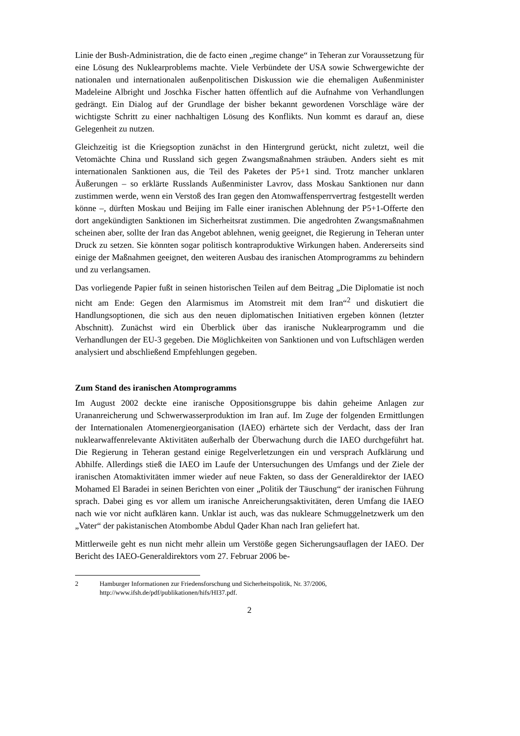Linie der Bush-Administration, die de facto einen „regime change“ in Teheran zur Voraussetzung für eine Lösung des Nuklearproblems machte. Viele Verbündete der USA sowie Schwergewichte der nationalen und internationalen außenpolitischen Diskussion wie die ehemaligen Außenminister Madeleine Albright und Joschka Fischer hatten öffentlich auf die Aufnahme von Verhandlungen gedrängt. Ein Dialog auf der Grundlage der bisher bekannt gewordenen Vorschläge wäre der wichtigste Schritt zu einer nachhaltigen Lösung des Konflikts. Nun kommt es darauf an, diese Gelegenheit zu nutzen.
Gleichzeitig ist die Kriegsoption zunächst in den Hintergrund gerückt, nicht zuletzt, weil die Vetomächte China und Russland sich gegen Zwangsmaßnahmen sträuben. Anders sieht es mit internationalen Sanktionen aus, die Teil des Paketes der P5+1 sind. Trotz mancher unklaren Äußerungen – so erklärte Russlands Außenminister Lavrov, dass Moskau Sanktionen nur dann zustimmen werde, wenn ein Verstoß des Iran gegen den Atomwaffensperrvertrag festgestellt werden könne –, dürften Moskau und Beijing im Falle einer iranischen Ablehnung der P5+1-Offerte den dort angekündigten Sanktionen im Sicherheitsrat zustimmen. Die angedrohten Zwangsmaßnahmen scheinen aber, sollte der Iran das Angebot ablehnen, wenig geeignet, die Regierung in Teheran unter Druck zu setzen. Sie könnten sogar politisch kontraproduktive Wirkungen haben. Andererseits sind einige der Maßnahmen geeignet, den weiteren Ausbau des iranischen Atomprogramms zu behindern und zu verlangsamen.
Das vorliegende Papier fußt in seinen historischen Teilen auf dem Beitrag „Die Diplomatie ist noch nicht am Ende: Gegen den Alarmismus im Atomstreit mit dem Iran“<sup>2</sup> und diskutiert die Handlungsoptionen, die sich aus den neuen diplomatischen Initiativen ergeben können (letzter Abschnitt). Zunächst wird ein Überblick über das iranische Nuklearprogramm und die Verhandlungen der EU-3 gegeben. Die Möglichkeiten von Sanktionen und von Luftschlägen werden analysiert und abschließend Empfehlungen gegeben.
Zum Stand des iranischen Atomprogramms
Im August 2002 deckte eine iranische Oppositionsgruppe bis dahin geheime Anlagen zur Urananreicherung und Schwerwasserproduktion im Iran auf. Im Zuge der folgenden Ermittlungen der Internationalen Atomenergieorganisation (IAEO) erhärtete sich der Verdacht, dass der Iran nuklearwaffenrelevante Aktivitäten außerhalb der Überwachung durch die IAEO durchgeführt hat. Die Regierung in Teheran gestand einige Regelverletzungen ein und versprach Aufklärung und Abhilfe. Allerdings stieß die IAEO im Laufe der Untersuchungen des Umfangs und der Ziele der iranischen Atomaktivitäten immer wieder auf neue Fakten, so dass der Generaldirektor der IAEO Mohamed El Baradei in seinen Berichten von einer „Politik der Täuschung“ der iranischen Führung sprach. Dabei ging es vor allem um iranische Anreicherungsaktivitäten, deren Umfang die IAEO nach wie vor nicht aufklären kann. Unklar ist auch, was das nukleare Schmuggelnetzwerk um den „Vater“ der pakistanischen Atombombe Abdul Qader Khan nach Iran geliefert hat.
Mittlerweile geht es nun nicht mehr allein um Verstöße gegen Sicherungsauflagen der IAEO. Der Bericht des IAEO-Generaldirektors vom 27. Februar 2006 be-
2 Hamburger Informationen zur Friedensforschung und Sicherheitspolitik, Nr. 37/2006, http://www.ifsh.de/pdf/publikationen/hifs/HI37.pdf.
2